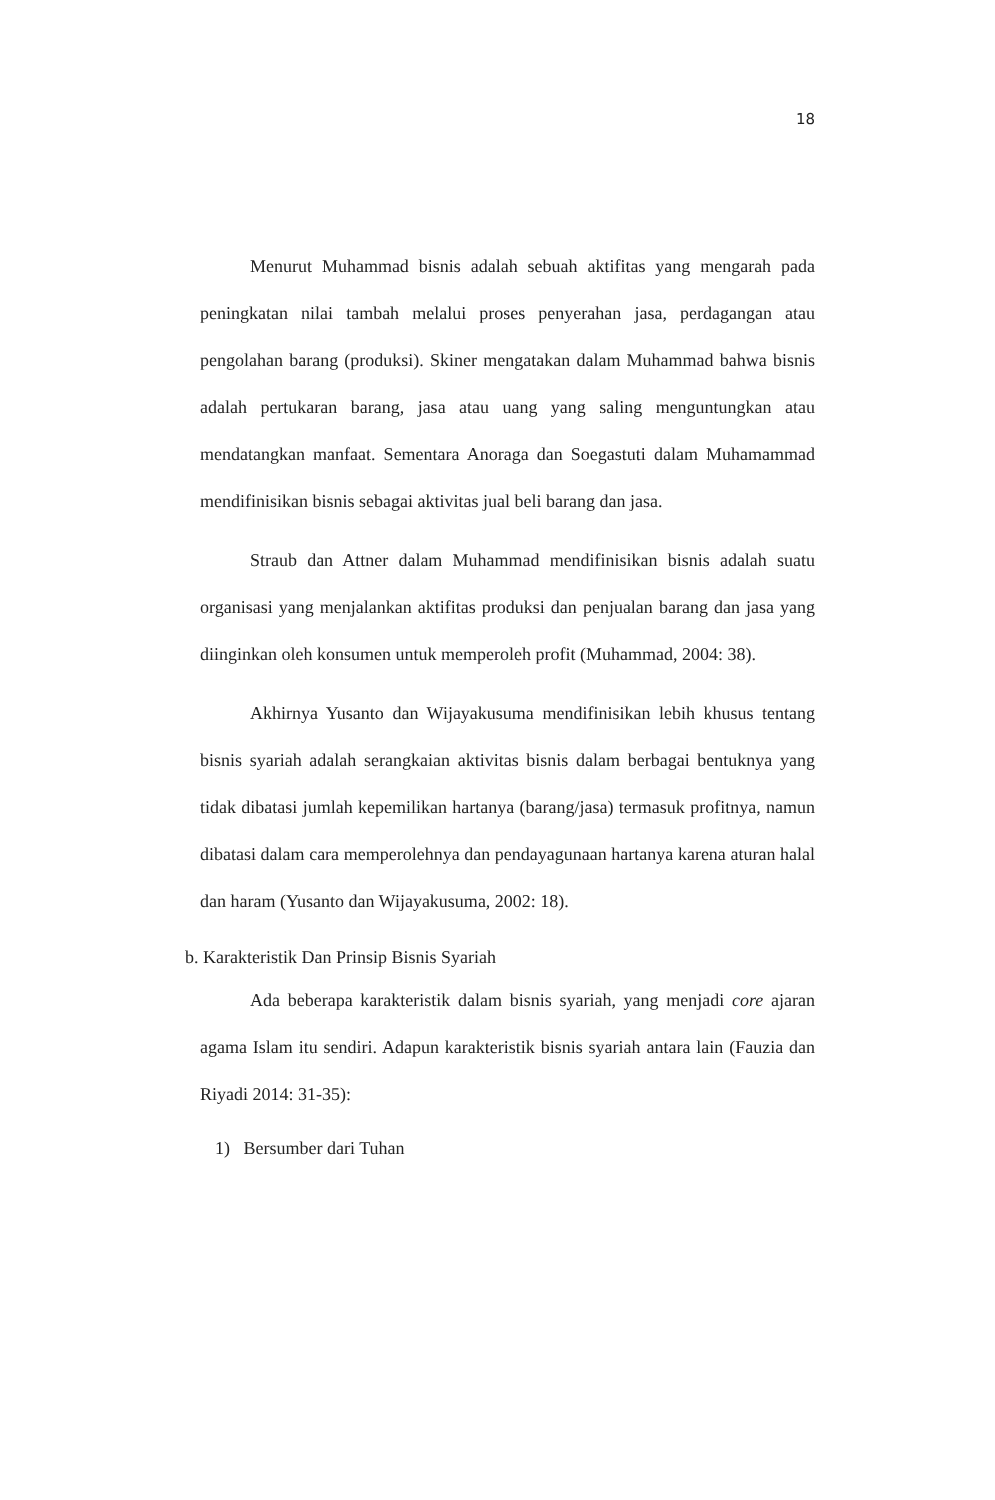18
Menurut Muhammad bisnis adalah sebuah aktifitas yang mengarah pada peningkatan nilai tambah melalui proses penyerahan jasa, perdagangan atau pengolahan barang (produksi). Skiner mengatakan dalam Muhammad bahwa bisnis adalah pertukaran barang, jasa atau uang yang saling menguntungkan atau mendatangkan manfaat. Sementara Anoraga dan Soegastuti dalam Muhamammad mendifinisikan bisnis sebagai aktivitas jual beli barang dan jasa.
Straub dan Attner dalam Muhammad mendifinisikan bisnis adalah suatu organisasi yang menjalankan aktifitas produksi dan penjualan barang dan jasa yang diinginkan oleh konsumen untuk memperoleh profit (Muhammad, 2004: 38).
Akhirnya Yusanto dan Wijayakusuma mendifinisikan lebih khusus tentang bisnis syariah adalah serangkaian aktivitas bisnis dalam berbagai bentuknya yang tidak dibatasi jumlah kepemilikan hartanya (barang/jasa) termasuk profitnya, namun dibatasi dalam cara memperolehnya dan pendayagunaan hartanya karena aturan halal dan haram (Yusanto dan Wijayakusuma, 2002: 18).
b. Karakteristik Dan Prinsip Bisnis Syariah
Ada beberapa karakteristik dalam bisnis syariah, yang menjadi core ajaran agama Islam itu sendiri. Adapun karakteristik bisnis syariah antara lain (Fauzia dan Riyadi 2014: 31-35):
1) Bersumber dari Tuhan